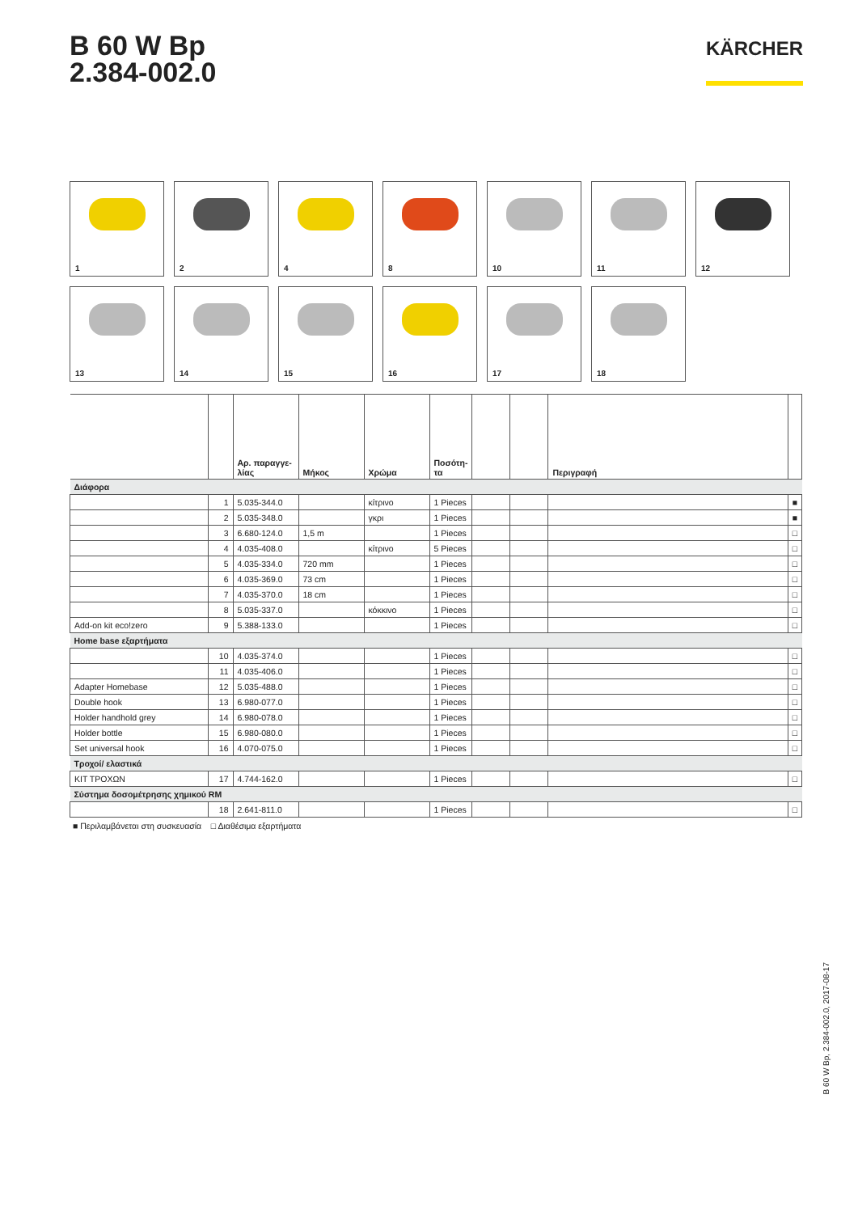B 60 W Bp
2.384-002.0
KÄRCHER
1
2
4
8
10
11
12
13
14
15
16
17
18
| | | Αρ. παραγγε- λίας | Μήκος | Χρώμα | Ποσότη- τα | | | Περιγραφή | |
| --- | --- | --- | --- | --- | --- | --- | --- | --- | --- |
| Διάφορα | | | | | | | | | |
| | 1 | 5.035-344.0 | | κίτρινο | 1 Pieces | | | | ■ |
| | 2 | 5.035-348.0 | | γκρι | 1 Pieces | | | | ■ |
| | 3 | 6.680-124.0 | 1,5 m | | 1 Pieces | | | | □ |
| | 4 | 4.035-408.0 | | κίτρινο | 5 Pieces | | | | □ |
| | 5 | 4.035-334.0 | 720 mm | | 1 Pieces | | | | □ |
| | 6 | 4.035-369.0 | 73 cm | | 1 Pieces | | | | □ |
| | 7 | 4.035-370.0 | 18 cm | | 1 Pieces | | | | □ |
| | 8 | 5.035-337.0 | | κόκκινο | 1 Pieces | | | | □ |
| Add-on kit eco!zero | 9 | 5.388-133.0 | | | 1 Pieces | | | | □ |
| Home base εξαρτήματα | | | | | | | | | |
| | 10 | 4.035-374.0 | | | 1 Pieces | | | | □ |
| | 11 | 4.035-406.0 | | | 1 Pieces | | | | □ |
| Adapter Homebase | 12 | 5.035-488.0 | | | 1 Pieces | | | | □ |
| Double hook | 13 | 6.980-077.0 | | | 1 Pieces | | | | □ |
| Holder handhold grey | 14 | 6.980-078.0 | | | 1 Pieces | | | | □ |
| Holder bottle | 15 | 6.980-080.0 | | | 1 Pieces | | | | □ |
| Set universal hook | 16 | 4.070-075.0 | | | 1 Pieces | | | | □ |
| Τροχοί/ ελαστικά | | | | | | | | | |
| ΚΙΤ ΤΡΟΧΩΝ | 17 | 4.744-162.0 | | | 1 Pieces | | | | □ |
| Σύστημα δοσομέτρησης χημικού RM | | | | | | | | | |
| | 18 | 2.641-811.0 | | | 1 Pieces | | | | □ |
■ Περιλαμβάνεται στη συσκευασία □ Διαθέσιμα εξαρτήματα
B 60 W Bp, 2.384-002.0, 2017-08-17